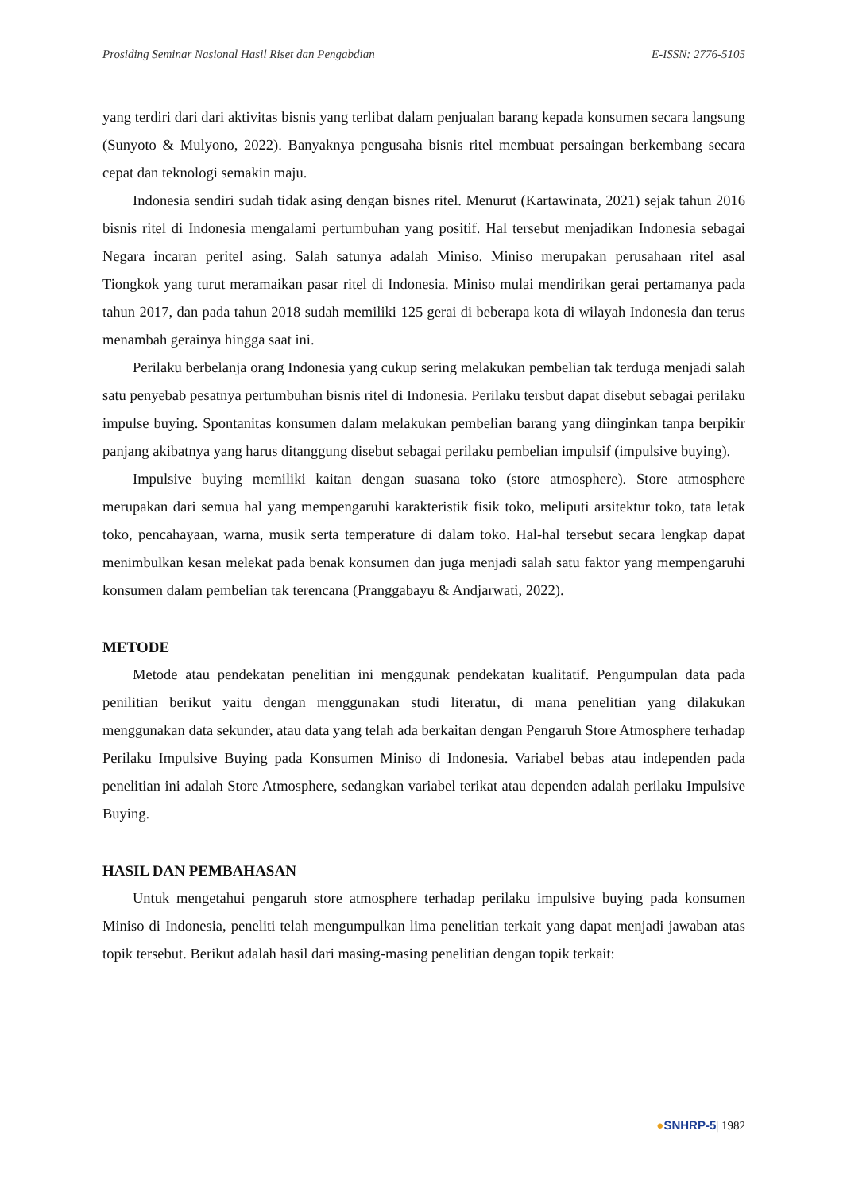Prosiding Seminar Nasional Hasil Riset dan Pengabdian E-ISSN: 2776-5105
yang terdiri dari dari aktivitas bisnis yang terlibat dalam penjualan barang kepada konsumen secara langsung (Sunyoto & Mulyono, 2022). Banyaknya pengusaha bisnis ritel membuat persaingan berkembang secara cepat dan teknologi semakin maju.
Indonesia sendiri sudah tidak asing dengan bisnes ritel. Menurut (Kartawinata, 2021) sejak tahun 2016 bisnis ritel di Indonesia mengalami pertumbuhan yang positif. Hal tersebut menjadikan Indonesia sebagai Negara incaran peritel asing. Salah satunya adalah Miniso. Miniso merupakan perusahaan ritel asal Tiongkok yang turut meramaikan pasar ritel di Indonesia. Miniso mulai mendirikan gerai pertamanya pada tahun 2017, dan pada tahun 2018 sudah memiliki 125 gerai di beberapa kota di wilayah Indonesia dan terus menambah gerainya hingga saat ini.
Perilaku berbelanja orang Indonesia yang cukup sering melakukan pembelian tak terduga menjadi salah satu penyebab pesatnya pertumbuhan bisnis ritel di Indonesia. Perilaku tersbut dapat disebut sebagai perilaku impulse buying. Spontanitas konsumen dalam melakukan pembelian barang yang diinginkan tanpa berpikir panjang akibatnya yang harus ditanggung disebut sebagai perilaku pembelian impulsif (impulsive buying).
Impulsive buying memiliki kaitan dengan suasana toko (store atmosphere). Store atmosphere merupakan dari semua hal yang mempengaruhi karakteristik fisik toko, meliputi arsitektur toko, tata letak toko, pencahayaan, warna, musik serta temperature di dalam toko. Hal-hal tersebut secara lengkap dapat menimbulkan kesan melekat pada benak konsumen dan juga menjadi salah satu faktor yang mempengaruhi konsumen dalam pembelian tak terencana (Pranggabayu & Andjarwati, 2022).
METODE
Metode atau pendekatan penelitian ini menggunak pendekatan kualitatif. Pengumpulan data pada penilitian berikut yaitu dengan menggunakan studi literatur, di mana penelitian yang dilakukan menggunakan data sekunder, atau data yang telah ada berkaitan dengan Pengaruh Store Atmosphere terhadap Perilaku Impulsive Buying pada Konsumen Miniso di Indonesia. Variabel bebas atau independen pada penelitian ini adalah Store Atmosphere, sedangkan variabel terikat atau dependen adalah perilaku Impulsive Buying.
HASIL DAN PEMBAHASAN
Untuk mengetahui pengaruh store atmosphere terhadap perilaku impulsive buying pada konsumen Miniso di Indonesia, peneliti telah mengumpulkan lima penelitian terkait yang dapat menjadi jawaban atas topik tersebut. Berikut adalah hasil dari masing-masing penelitian dengan topik terkait:
●SNHRP-5| 1982